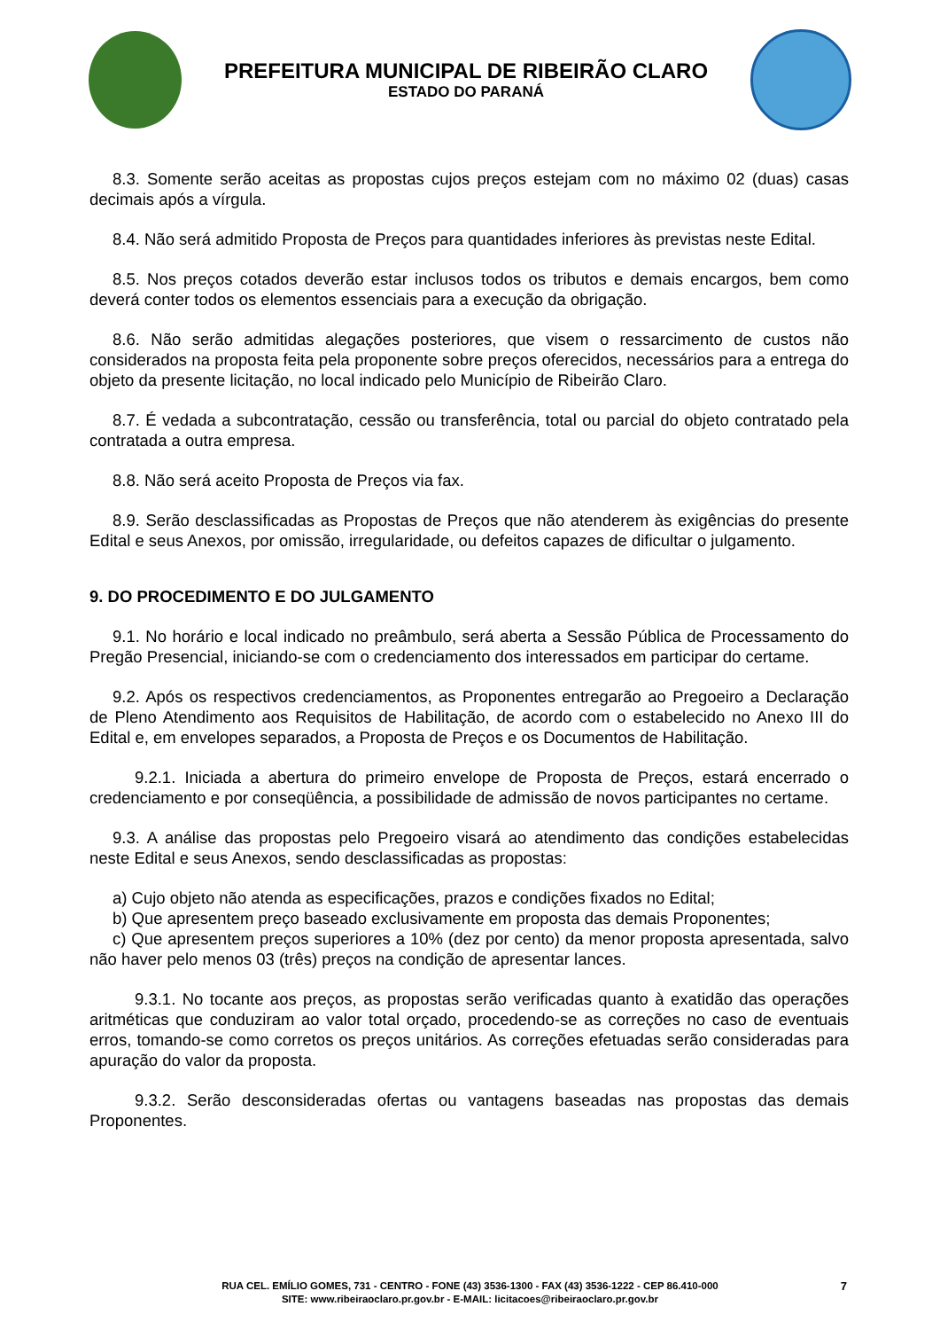PREFEITURA MUNICIPAL DE RIBEIRÃO CLARO
ESTADO DO PARANÁ
8.3. Somente serão aceitas as propostas cujos preços estejam com no máximo 02 (duas) casas decimais após a vírgula.
8.4. Não será admitido Proposta de Preços para quantidades inferiores às previstas neste Edital.
8.5. Nos preços cotados deverão estar inclusos todos os tributos e demais encargos, bem como deverá conter todos os elementos essenciais para a execução da obrigação.
8.6. Não serão admitidas alegações posteriores, que visem o ressarcimento de custos não considerados na proposta feita pela proponente sobre preços oferecidos, necessários para a entrega do objeto da presente licitação, no local indicado pelo Município de Ribeirão Claro.
8.7. É vedada a subcontratação, cessão ou transferência, total ou parcial do objeto contratado pela contratada a outra empresa.
8.8. Não será aceito Proposta de Preços via fax.
8.9. Serão desclassificadas as Propostas de Preços que não atenderem às exigências do presente Edital e seus Anexos, por omissão, irregularidade, ou defeitos capazes de dificultar o julgamento.
9. DO PROCEDIMENTO E DO JULGAMENTO
9.1. No horário e local indicado no preâmbulo, será aberta a Sessão Pública de Processamento do Pregão Presencial, iniciando-se com o credenciamento dos interessados em participar do certame.
9.2. Após os respectivos credenciamentos, as Proponentes entregarão ao Pregoeiro a Declaração de Pleno Atendimento aos Requisitos de Habilitação, de acordo com o estabelecido no Anexo III do Edital e, em envelopes separados, a Proposta de Preços e os Documentos de Habilitação.
9.2.1. Iniciada a abertura do primeiro envelope de Proposta de Preços, estará encerrado o credenciamento e por conseqüência, a possibilidade de admissão de novos participantes no certame.
9.3. A análise das propostas pelo Pregoeiro visará ao atendimento das condições estabelecidas neste Edital e seus Anexos, sendo desclassificadas as propostas:
a) Cujo objeto não atenda as especificações, prazos e condições fixados no Edital;
b) Que apresentem preço baseado exclusivamente em proposta das demais Proponentes;
c) Que apresentem preços superiores a 10% (dez por cento) da menor proposta apresentada, salvo não haver pelo menos 03 (três) preços na condição de apresentar lances.
9.3.1. No tocante aos preços, as propostas serão verificadas quanto à exatidão das operações aritméticas que conduziram ao valor total orçado, procedendo-se as correções no caso de eventuais erros, tomando-se como corretos os preços unitários. As correções efetuadas serão consideradas para apuração do valor da proposta.
9.3.2. Serão desconsideradas ofertas ou vantagens baseadas nas propostas das demais Proponentes.
RUA CEL. EMÍLIO GOMES, 731 - CENTRO - FONE (43) 3536-1300 - FAX (43) 3536-1222 - CEP 86.410-000
SITE: www.ribeiraoclaro.pr.gov.br - E-MAIL: licitacoes@ribeiraoclaro.pr.gov.br
7